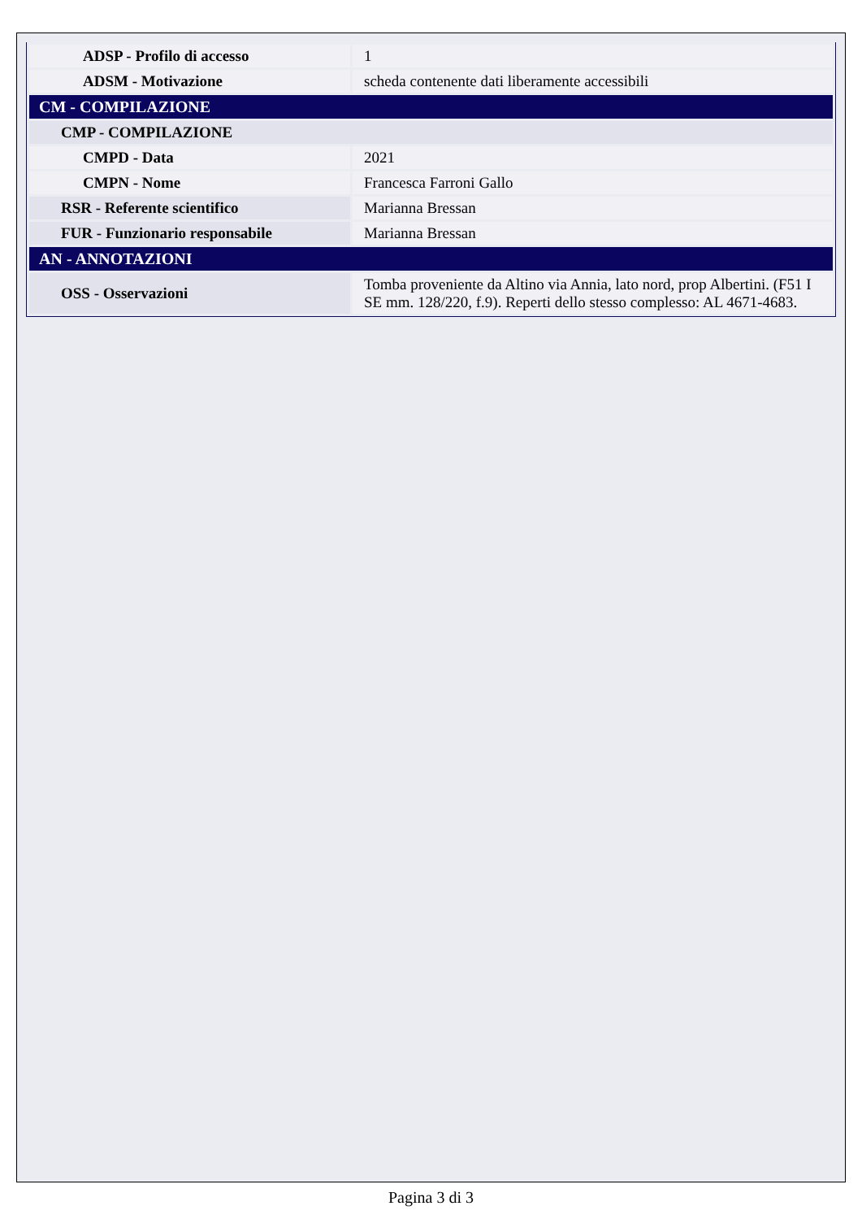| ADSP - Profilo di accesso | 1 |
| ADSM - Motivazione | scheda contenente dati liberamente accessibili |
| CM - COMPILAZIONE | |
| CMP - COMPILAZIONE | |
| CMPD - Data | 2021 |
| CMPN - Nome | Francesca Farroni Gallo |
| RSR - Referente scientifico | Marianna Bressan |
| FUR - Funzionario responsabile | Marianna Bressan |
| AN - ANNOTAZIONI | |
| OSS - Osservazioni | Tomba proveniente da Altino via Annia, lato nord, prop Albertini. (F51 I SE mm. 128/220, f.9). Reperti dello stesso complesso: AL 4671-4683. |
Pagina 3 di 3